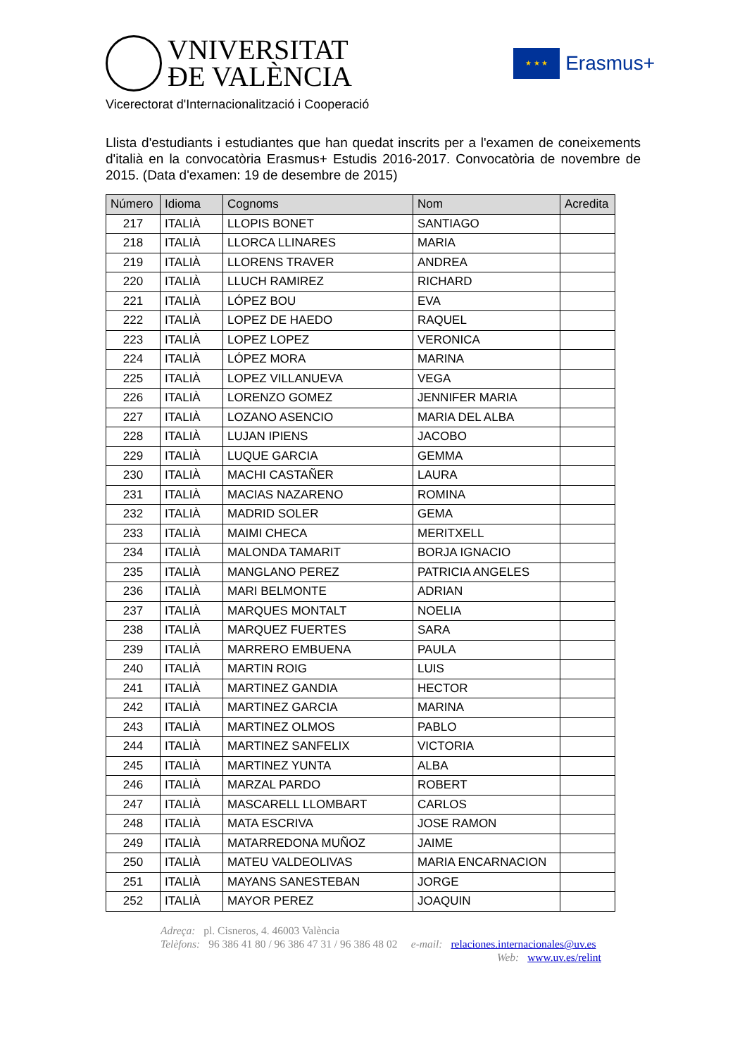VNIVERSITAT
ÐE VALÈNCIA
★ ★ ★
Erasmus+
Vicerectorat d'Internacionalització i Cooperació
Llista d'estudiants i estudiantes que han quedat inscrits per a l'examen de coneixements d'italià en la convocatòria Erasmus+ Estudis 2016-2017. Convocatòria de novembre de 2015. (Data d'examen: 19 de desembre de 2015)
| Número | Idioma | Cognoms | Nom | Acredita |
| --- | --- | --- | --- | --- |
| 217 | ITALIÀ | LLOPIS BONET | SANTIAGO | |
| 218 | ITALIÀ | LLORCA LLINARES | MARIA | |
| 219 | ITALIÀ | LLORENS TRAVER | ANDREA | |
| 220 | ITALIÀ | LLUCH RAMIREZ | RICHARD | |
| 221 | ITALIÀ | LÓPEZ BOU | EVA | |
| 222 | ITALIÀ | LOPEZ DE HAEDO | RAQUEL | |
| 223 | ITALIÀ | LOPEZ LOPEZ | VERONICA | |
| 224 | ITALIÀ | LÓPEZ MORA | MARINA | |
| 225 | ITALIÀ | LOPEZ VILLANUEVA | VEGA | |
| 226 | ITALIÀ | LORENZO GOMEZ | JENNIFER MARIA | |
| 227 | ITALIÀ | LOZANO ASENCIO | MARIA DEL ALBA | |
| 228 | ITALIÀ | LUJAN IPIENS | JACOBO | |
| 229 | ITALIÀ | LUQUE GARCIA | GEMMA | |
| 230 | ITALIÀ | MACHI CASTAÑER | LAURA | |
| 231 | ITALIÀ | MACIAS NAZARENO | ROMINA | |
| 232 | ITALIÀ | MADRID SOLER | GEMA | |
| 233 | ITALIÀ | MAIMI CHECA | MERITXELL | |
| 234 | ITALIÀ | MALONDA TAMARIT | BORJA IGNACIO | |
| 235 | ITALIÀ | MANGLANO PEREZ | PATRICIA ANGELES | |
| 236 | ITALIÀ | MARI BELMONTE | ADRIAN | |
| 237 | ITALIÀ | MARQUES MONTALT | NOELIA | |
| 238 | ITALIÀ | MARQUEZ FUERTES | SARA | |
| 239 | ITALIÀ | MARRERO EMBUENA | PAULA | |
| 240 | ITALIÀ | MARTIN ROIG | LUIS | |
| 241 | ITALIÀ | MARTINEZ GANDIA | HECTOR | |
| 242 | ITALIÀ | MARTINEZ GARCIA | MARINA | |
| 243 | ITALIÀ | MARTINEZ OLMOS | PABLO | |
| 244 | ITALIÀ | MARTINEZ SANFELIX | VICTORIA | |
| 245 | ITALIÀ | MARTINEZ YUNTA | ALBA | |
| 246 | ITALIÀ | MARZAL PARDO | ROBERT | |
| 247 | ITALIÀ | MASCARELL LLOMBART | CARLOS | |
| 248 | ITALIÀ | MATA ESCRIVA | JOSE RAMON | |
| 249 | ITALIÀ | MATARREDONA MUÑOZ | JAIME | |
| 250 | ITALIÀ | MATEU VALDEOLIVAS | MARIA ENCARNACION | |
| 251 | ITALIÀ | MAYANS SANESTEBAN | JORGE | |
| 252 | ITALIÀ | MAYOR PEREZ | JOAQUIN | |
Adreça: pl. Cisneros, 4. 46003 València
Telèfons: 96 386 41 80 / 96 386 47 31 / 96 386 48 02 e-mail: relaciones.internacionales@uv.es
Web: www.uv.es/relint